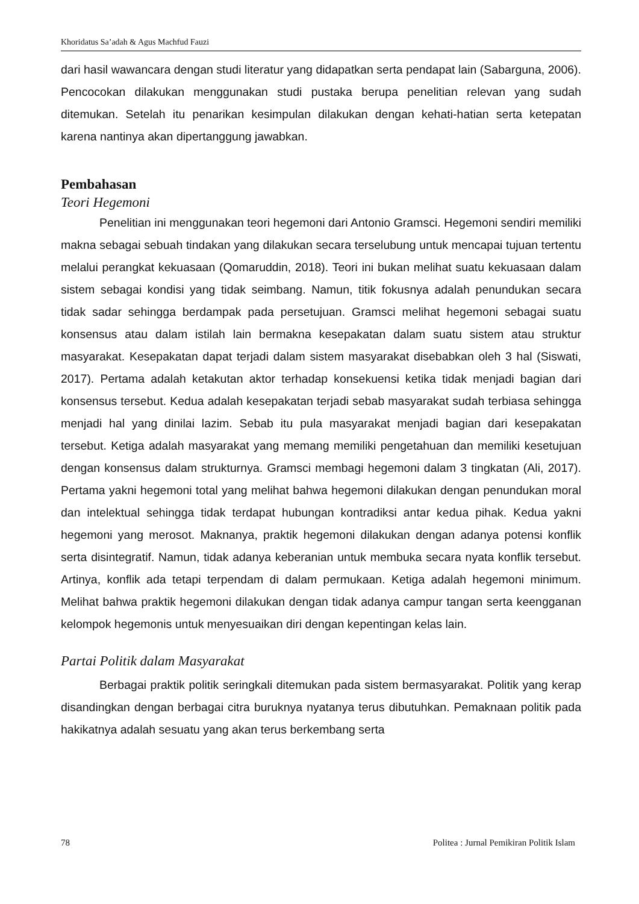Khoridatus Sa’adah & Agus Machfud Fauzi
dari hasil wawancara dengan studi literatur yang didapatkan serta pendapat lain (Sabarguna, 2006). Pencocokan dilakukan menggunakan studi pustaka berupa penelitian relevan yang sudah ditemukan. Setelah itu penarikan kesimpulan dilakukan dengan kehati-hatian serta ketepatan karena nantinya akan dipertanggung jawabkan.
Pembahasan
Teori Hegemoni
Penelitian ini menggunakan teori hegemoni dari Antonio Gramsci. Hegemoni sendiri memiliki makna sebagai sebuah tindakan yang dilakukan secara terselubung untuk mencapai tujuan tertentu melalui perangkat kekuasaan (Qomaruddin, 2018). Teori ini bukan melihat suatu kekuasaan dalam sistem sebagai kondisi yang tidak seimbang. Namun, titik fokusnya adalah penundukan secara tidak sadar sehingga berdampak pada persetujuan. Gramsci melihat hegemoni sebagai suatu konsensus atau dalam istilah lain bermakna kesepakatan dalam suatu sistem atau struktur masyarakat. Kesepakatan dapat terjadi dalam sistem masyarakat disebabkan oleh 3 hal (Siswati, 2017). Pertama adalah ketakutan aktor terhadap konsekuensi ketika tidak menjadi bagian dari konsensus tersebut. Kedua adalah kesepakatan terjadi sebab masyarakat sudah terbiasa sehingga menjadi hal yang dinilai lazim. Sebab itu pula masyarakat menjadi bagian dari kesepakatan tersebut. Ketiga adalah masyarakat yang memang memiliki pengetahuan dan memiliki kesetujuan dengan konsensus dalam strukturnya. Gramsci membagi hegemoni dalam 3 tingkatan (Ali, 2017). Pertama yakni hegemoni total yang melihat bahwa hegemoni dilakukan dengan penundukan moral dan intelektual sehingga tidak terdapat hubungan kontradiksi antar kedua pihak. Kedua yakni hegemoni yang merosot. Maknanya, praktik hegemoni dilakukan dengan adanya potensi konflik serta disintegratif. Namun, tidak adanya keberanian untuk membuka secara nyata konflik tersebut. Artinya, konflik ada tetapi terpendam di dalam permukaan. Ketiga adalah hegemoni minimum. Melihat bahwa praktik hegemoni dilakukan dengan tidak adanya campur tangan serta keengganan kelompok hegemonis untuk menyesuaikan diri dengan kepentingan kelas lain.
Partai Politik dalam Masyarakat
Berbagai praktik politik seringkali ditemukan pada sistem bermasyarakat. Politik yang kerap disandingkan dengan berbagai citra buruknya nyatanya terus dibutuhkan. Pemaknaan politik pada hakikatnya adalah sesuatu yang akan terus berkembang serta
78 Politea : Jurnal Pemikiran Politik Islam